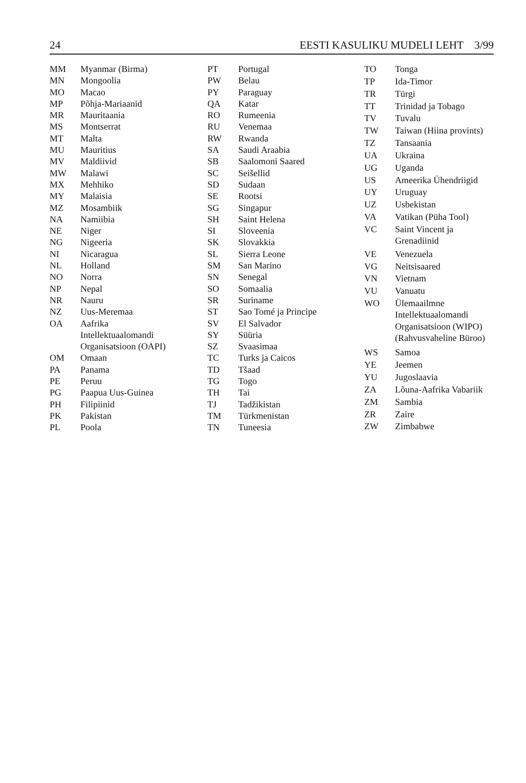24 EESTI KASULIKU MUDELI LEHT 3/99
| MM | Myanmar (Birma) |
| MN | Mongoolia |
| MO | Macao |
| MP | Põhja-Mariaanid |
| MR | Mauritaania |
| MS | Montserrat |
| MT | Malta |
| MU | Mauritius |
| MV | Maldiivid |
| MW | Malawi |
| MX | Mehhiko |
| MY | Malaisia |
| MZ | Mosambiik |
| NA | Namiibia |
| NE | Niger |
| NG | Nigeeria |
| NI | Nicaragua |
| NL | Holland |
| NO | Norra |
| NP | Nepal |
| NR | Nauru |
| NZ | Uus-Meremaa |
| OA | Aafrika Intellektuaalomandi Organisatsioon (OAPI) |
| OM | Omaan |
| PA | Panama |
| PE | Peruu |
| PG | Paapua Uus-Guinea |
| PH | Filipiinid |
| PK | Pakistan |
| PL | Poola |
| PT | Portugal |
| PW | Belau |
| PY | Paraguay |
| QA | Katar |
| RO | Rumeenia |
| RU | Venemaa |
| RW | Rwanda |
| SA | Saudi Araabia |
| SB | Saalomoni Saared |
| SC | Seišellid |
| SD | Sudaan |
| SE | Rootsi |
| SG | Singapur |
| SH | Saint Helena |
| SI | Sloveenia |
| SK | Slovakkia |
| SL | Sierra Leone |
| SM | San Marino |
| SN | Senegal |
| SO | Somaalia |
| SR | Suriname |
| ST | Sao Tomé ja Principe |
| SV | El Salvador |
| SY | Süüria |
| SZ | Svaasimaa |
| TC | Turks ja Caicos |
| TD | Tšaad |
| TG | Togo |
| TH | Tai |
| TJ | Tadžikistan |
| TM | Türkmenistan |
| TN | Tuneesia |
| TO | Tonga |
| TP | Ida-Timor |
| TR | Türgi |
| TT | Trinidad ja Tobago |
| TV | Tuvalu |
| TW | Taiwan (Hiina provints) |
| TZ | Tansaania |
| UA | Ukraina |
| UG | Uganda |
| US | Ameerika Ühendriigid |
| UY | Uruguay |
| UZ | Usbekistan |
| VA | Vatikan (Püha Tool) |
| VC | Saint Vincent ja Grenadiinid |
| VE | Venezuela |
| VG | Neitsisaared |
| VN | Vietnam |
| VU | Vanuatu |
| WO | Ülemaailmne Intellektuaalomandi Organisatsioon (WIPO) (Rahvusvaheline Büroo) |
| WS | Samoa |
| YE | Jeemen |
| YU | Jugoslaavia |
| ZA | Lõuna-Aafrika Vabariik |
| ZM | Sambia |
| ZR | Zaire |
| ZW | Zimbabwe |